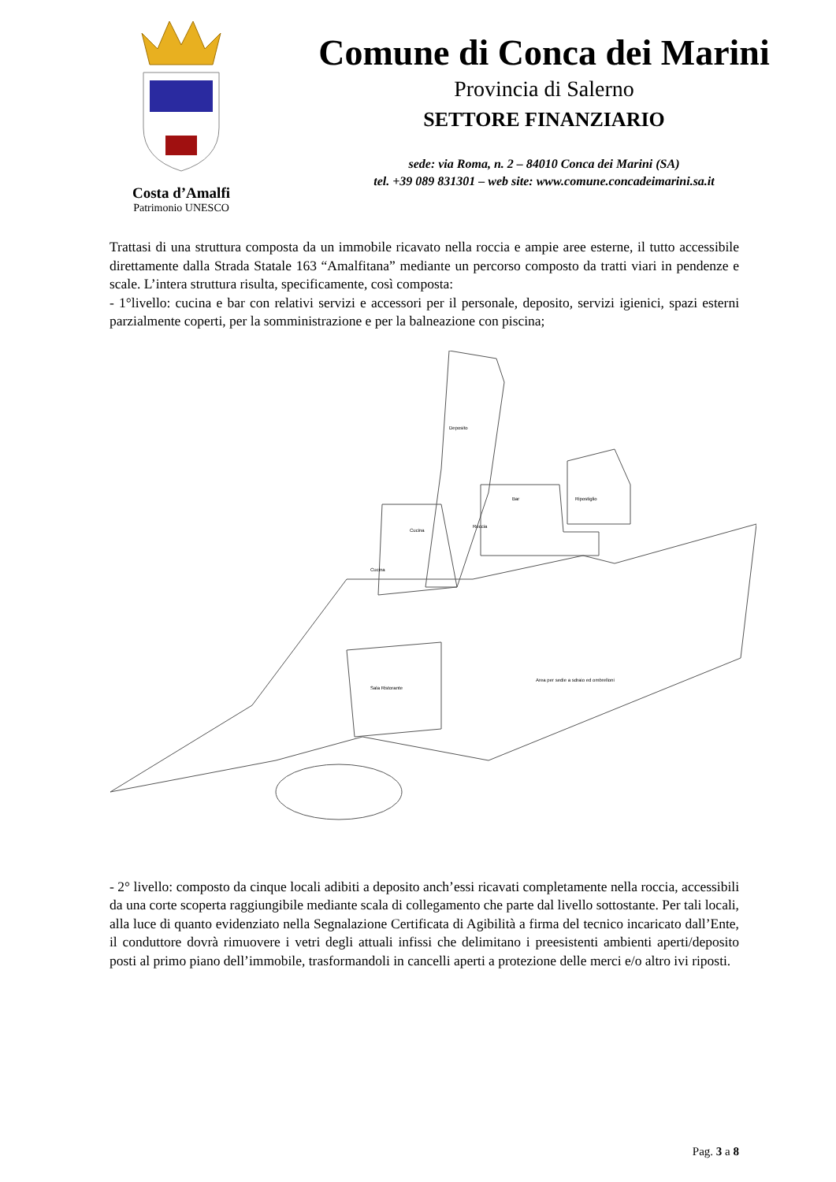Costa d’Amalfi
Patrimonio UNESCO
Comune di Conca dei Marini
Provincia di Salerno
SETTORE FINANZIARIO
sede: via Roma, n. 2 – 84010 Conca dei Marini (SA)
tel. +39 089 831301 – web site: www.comune.concadeimarini.sa.it
Trattasi di una struttura composta da un immobile ricavato nella roccia e ampie aree esterne, il tutto accessibile direttamente dalla Strada Statale 163 “Amalfitana” mediante un percorso composto da tratti viari in pendenze e scale. L’intera struttura risulta, specificamente, così composta:
- 1°livello: cucina e bar con relativi servizi e accessori per il personale, deposito, servizi igienici, spazi esterni parzialmente coperti, per la somministrazione e per la balneazione con piscina;
Deposito
Bar
Cucina
Cucina
Ripostiglio
Sala Ristorante
Area per sedie a sdraio ed ombrelloni
Roccia
- 2° livello: composto da cinque locali adibiti a deposito anch’essi ricavati completamente nella roccia, accessibili da una corte scoperta raggiungibile mediante scala di collegamento che parte dal livello sottostante. Per tali locali, alla luce di quanto evidenziato nella Segnalazione Certificata di Agibilità a firma del tecnico incaricato dall’Ente, il conduttore dovrà rimuovere i vetri degli attuali infissi che delimitano i preesistenti ambienti aperti/deposito posti al primo piano dell’immobile, trasformandoli in cancelli aperti a protezione delle merci e/o altro ivi riposti.
Pag. 3 a 8